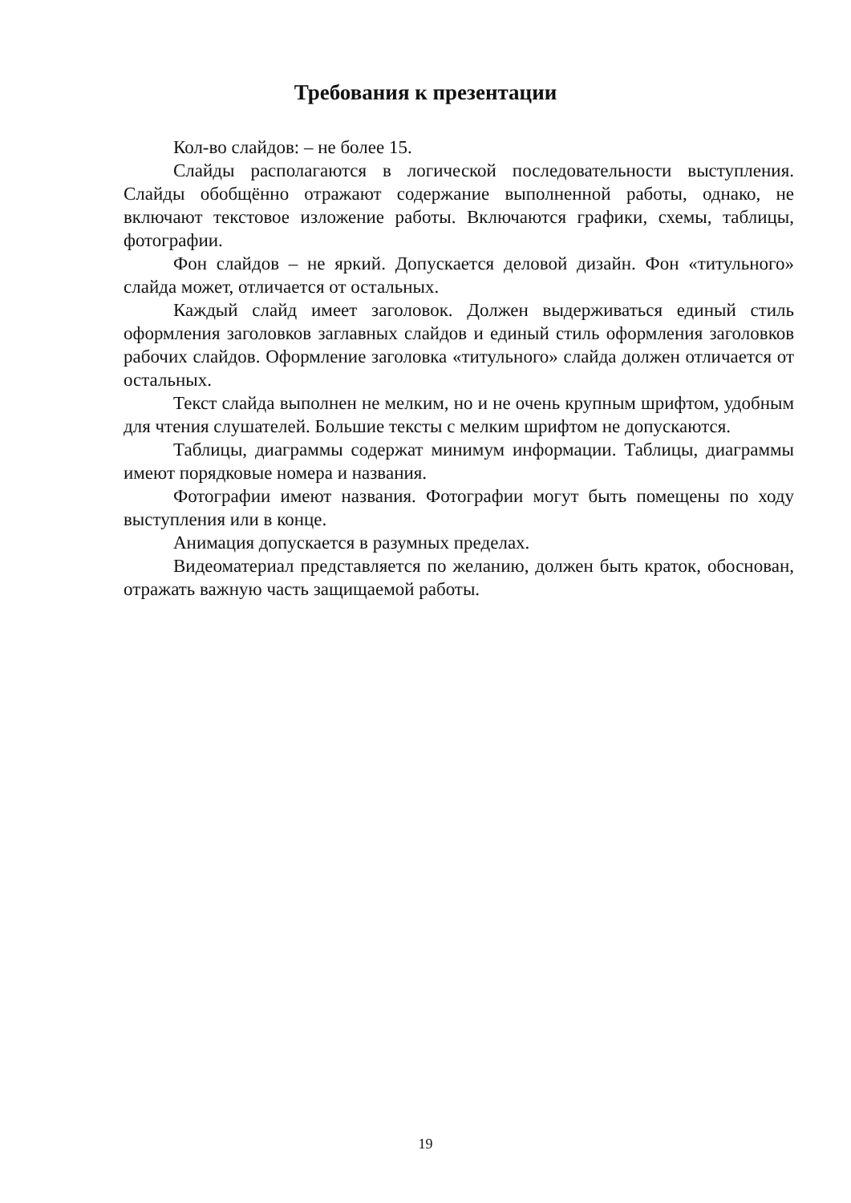Требования к презентации
Кол-во слайдов: – не более 15.
Слайды располагаются в логической последовательности выступления. Слайды обобщённо отражают содержание выполненной работы, однако, не включают текстовое изложение работы. Включаются графики, схемы, таблицы, фотографии.
Фон слайдов – не яркий. Допускается деловой дизайн. Фон «титульного» слайда может, отличается от остальных.
Каждый слайд имеет заголовок. Должен выдерживаться единый стиль оформления заголовков заглавных слайдов и единый стиль оформления заголовков рабочих слайдов. Оформление заголовка «титульного» слайда должен отличается от остальных.
Текст слайда выполнен не мелким, но и не очень крупным шрифтом, удобным для чтения слушателей. Большие тексты с мелким шрифтом не допускаются.
Таблицы, диаграммы содержат минимум информации. Таблицы, диаграммы имеют порядковые номера и названия.
Фотографии имеют названия. Фотографии могут быть помещены по ходу выступления или в конце.
Анимация допускается в разумных пределах.
Видеоматериал представляется по желанию, должен быть краток, обоснован, отражать важную часть защищаемой работы.
19